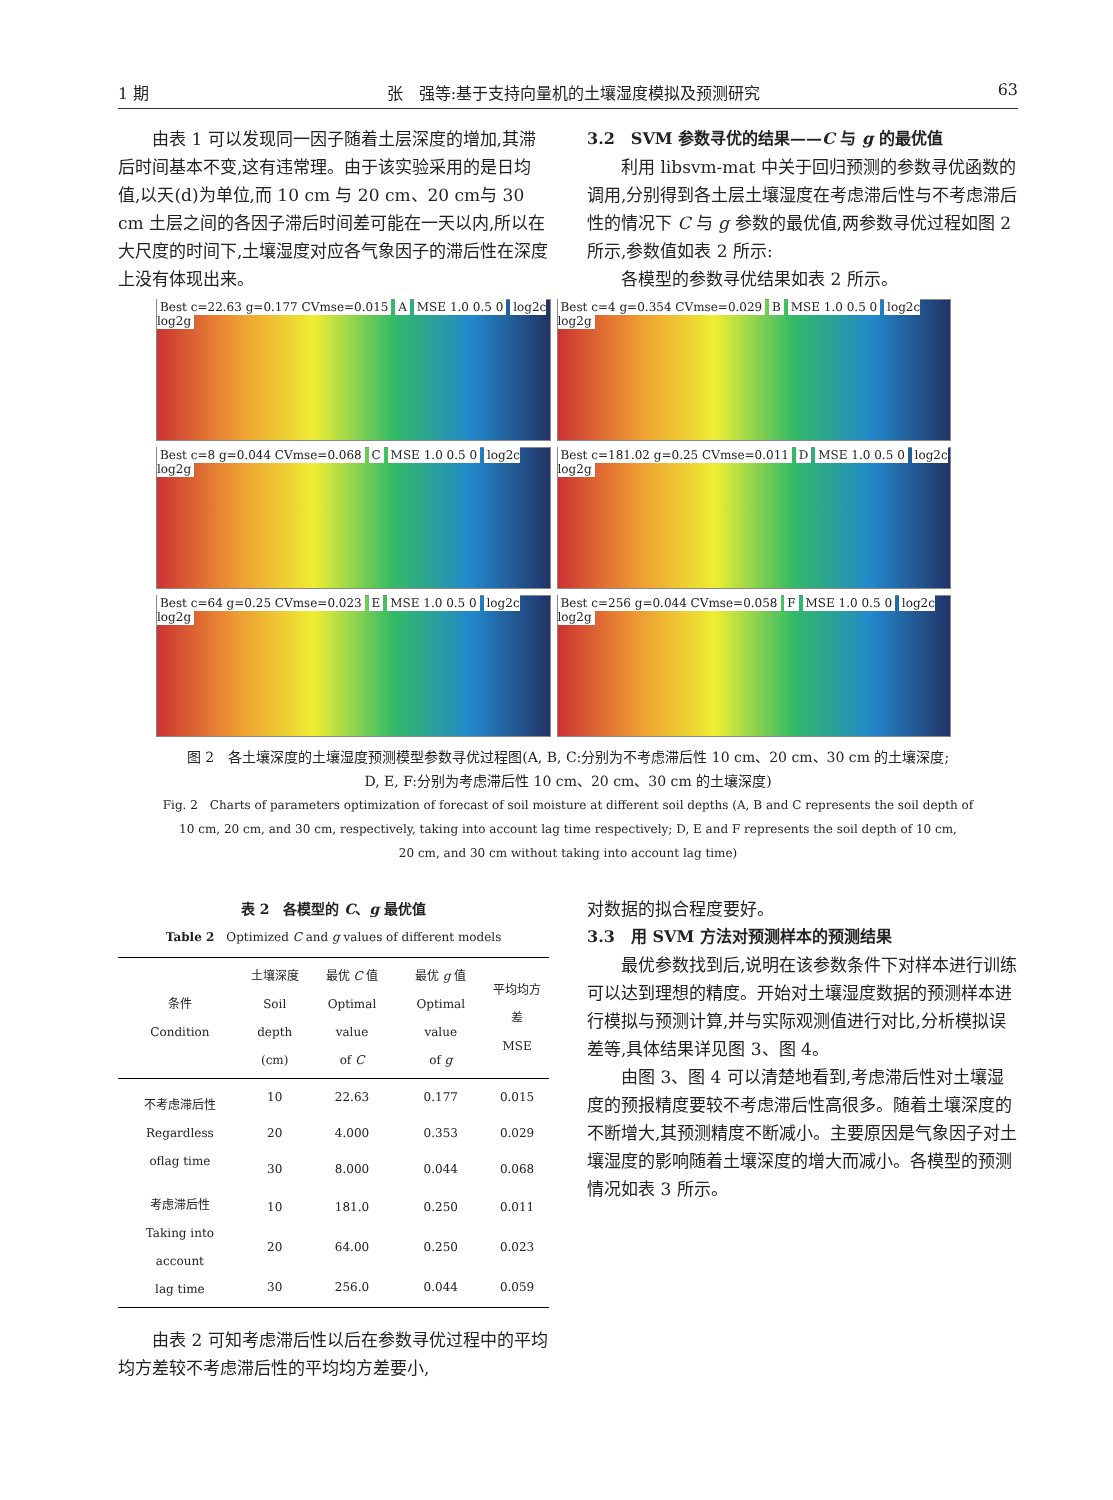1 期 张　强等:基于支持向量机的土壤湿度模拟及预测研究 63
由表 1 可以发现同一因子随着土层深度的增加,其滞后时间基本不变,这有违常理。由于该实验采用的是日均值,以天(d)为单位,而 10 cm 与 20 cm、20 cm与 30 cm 土层之间的各因子滞后时间差可能在一天以内,所以在大尺度的时间下,土壤湿度对应各气象因子的滞后性在深度上没有体现出来。
3.2　SVM 参数寻优的结果——C 与 g 的最优值
利用 libsvm-mat 中关于回归预测的参数寻优函数的调用,分别得到各土层土壤湿度在考虑滞后性与不考虑滞后性的情况下 C 与 g 参数的最优值,两参数寻优过程如图 2 所示,参数值如表 2 所示:
各模型的参数寻优结果如表 2 所示。
Best c=22.63 g=0.177 CVmse=0.015 A MSE 1.0 0.5 0 log2c log2g
Best c=4 g=0.354 CVmse=0.029 B MSE 1.0 0.5 0 log2c log2g
Best c=8 g=0.044 CVmse=0.068 C MSE 1.0 0.5 0 log2c log2g
Best c=181.02 g=0.25 CVmse=0.011 D MSE 1.0 0.5 0 log2c log2g
Best c=64 g=0.25 CVmse=0.023 E MSE 1.0 0.5 0 log2c log2g
Best c=256 g=0.044 CVmse=0.058 F MSE 1.0 0.5 0 log2c log2g
图 2　各土壤深度的土壤湿度预测模型参数寻优过程图(A, B, C:分别为不考虑滞后性 10 cm、20 cm、30 cm 的土壤深度;
D, E, F:分别为考虑滞后性 10 cm、20 cm、30 cm 的土壤深度)
Fig. 2　Charts of parameters optimization of forecast of soil moisture at different soil depths (A, B and C represents the soil depth of
10 cm, 20 cm, and 30 cm, respectively, taking into account lag time respectively; D, E and F represents the soil depth of 10 cm,
20 cm, and 30 cm without taking into account lag time)
表 2　各模型的 C、g 最优值
Table 2　Optimized C and g values of different models
| 条件 Condition | 土壤深度 Soil depth (cm) | 最优 C 值 Optimal value of C | 最优 g 值 Optimal value of g | 平均均方差 MSE |
| --- | --- | --- | --- | --- |
| 不考虑滞后性 Regardless oflag time | 10 | 22.63 | 0.177 | 0.015 |
| | 20 | 4.000 | 0.353 | 0.029 |
| | 30 | 8.000 | 0.044 | 0.068 |
| 考虑滞后性 Taking into account lag time | 10 | 181.0 | 0.250 | 0.011 |
| | 20 | 64.00 | 0.250 | 0.023 |
| | 30 | 256.0 | 0.044 | 0.059 |
由表 2 可知考虑滞后性以后在参数寻优过程中的平均均方差较不考虑滞后性的平均均方差要小,
对数据的拟合程度要好。
3.3　用 SVM 方法对预测样本的预测结果
最优参数找到后,说明在该参数条件下对样本进行训练可以达到理想的精度。开始对土壤湿度数据的预测样本进行模拟与预测计算,并与实际观测值进行对比,分析模拟误差等,具体结果详见图 3、图 4。
由图 3、图 4 可以清楚地看到,考虑滞后性对土壤湿度的预报精度要较不考虑滞后性高很多。随着土壤深度的不断增大,其预测精度不断减小。主要原因是气象因子对土壤湿度的影响随着土壤深度的增大而减小。各模型的预测情况如表 3 所示。